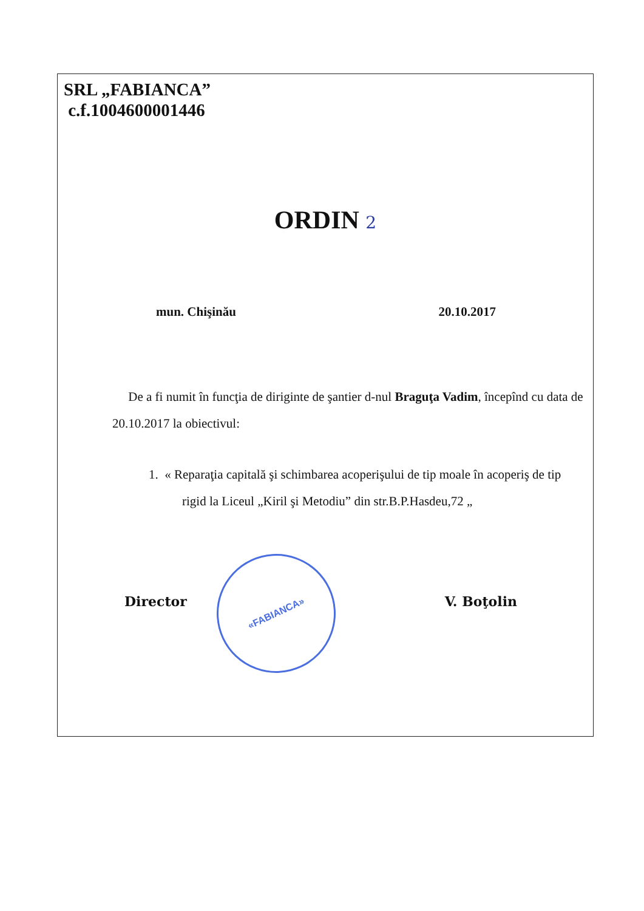SRL „FABIANCA”
c.f.1004600001446
ORDIN 2
mun. Chişinău 20.10.2017
De a fi numit în funcţia de diriginte de şantier d-nul Braguţa Vadim, începînd cu data de 20.10.2017 la obiectivul:
1. « Reparaţia capitală şi schimbarea acoperişului de tip moale în acoperiş de tip rigid la Liceul „Kiril şi Metodiu” din str.B.P.Hasdeu,72 „
Director V. Boţolin
«FABIANCA»